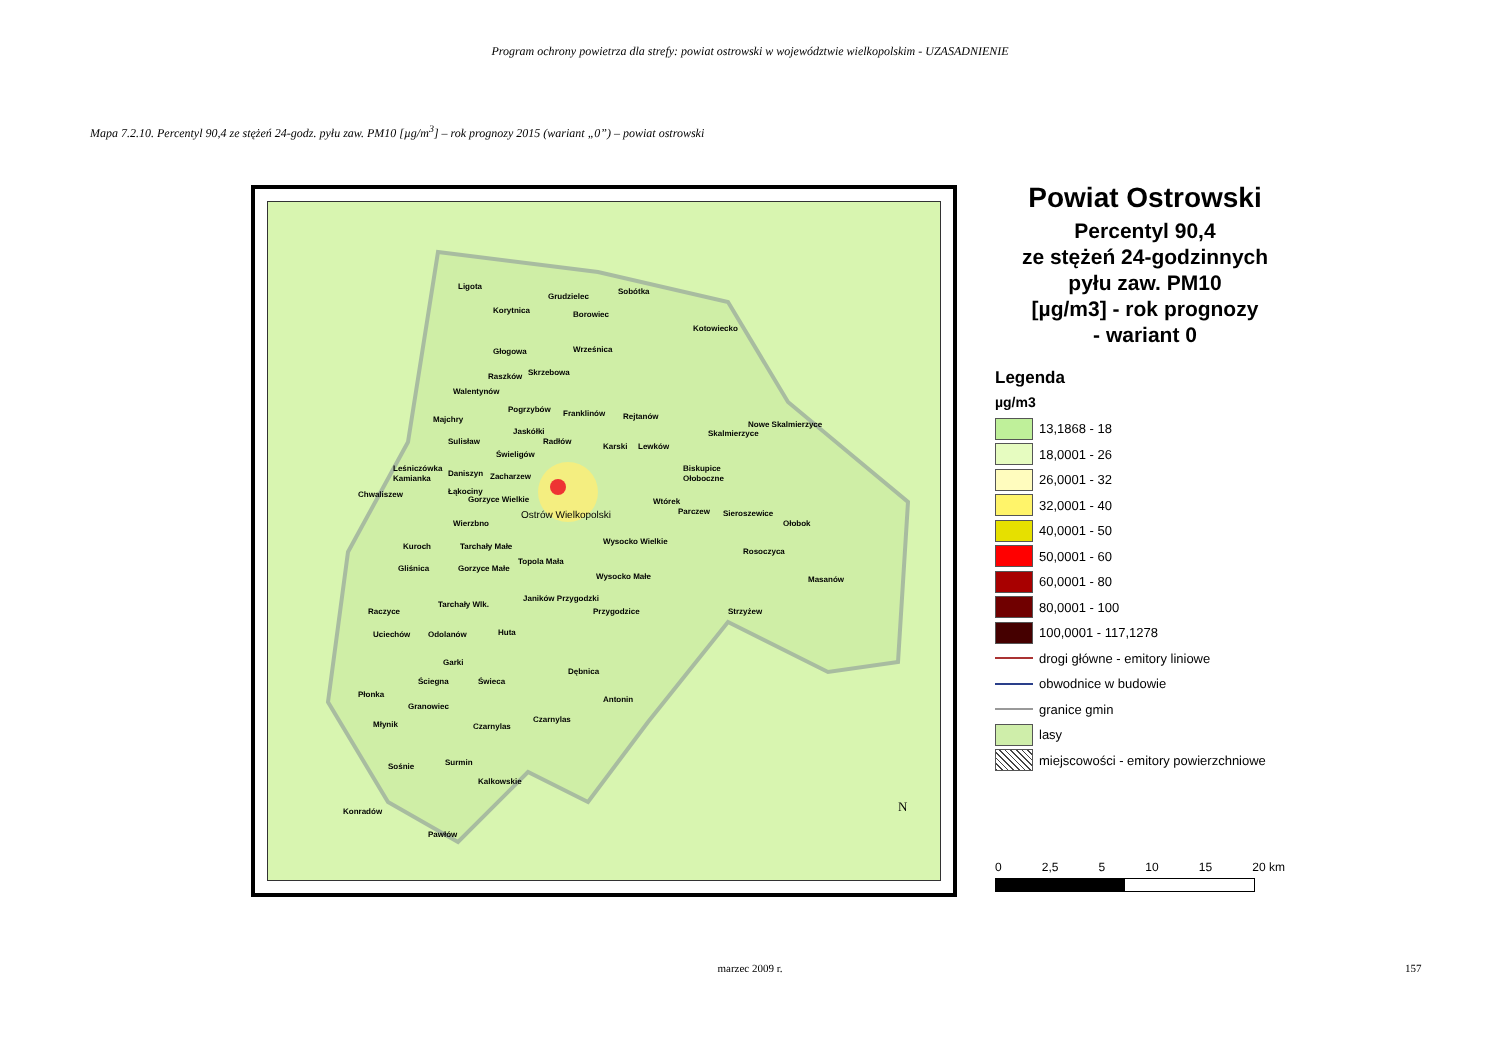Program ochrony powietrza dla strefy: powiat ostrowski w województwie wielkopolskim - UZASADNIENIE
Mapa 7.2.10. Percentyl 90,4 ze stężeń 24-godz. pyłu zaw. PM10 [µg/m<sup>3</sup>] – rok prognozy 2015 (wariant „0”) – powiat ostrowski
Ligota
Grudzielec
Sobótka
Korytnica Borowiec
Kotowiecko
Głogowa Wrześnica
Skrzebowa Raszków
Walentynów
Pogrzybów Franklinów Rejtanów Majchry
Jaskółki
Radłów
Karski Lewków
Sulisław
Nowe Skalmierzyce
Skalmierzyce
Świeligów
Leśniczówka
Kamianka
Daniszyn Zacharzew
Biskupice
Ołoboczne
Chwaliszew Łąkociny
Gorzyce Wielkie Wtórek
Parczew Sieroszewice Ostrów Wielkopolski
Wierzbno Ołobok
Wysocko Wielkie
Kuroch Tarchały Małe
Rosoczyca
Topola Mała
Gliśnica Gorzyce Małe
Wysocko Małe Masanów
Janików Przygodzki
Tarchały Wlk.
Raczyce Przygodzice Strzyżew
Uciechów Odolanów Huta
Garki
Dębnica
Ściegna Świeca
Płonka
Antonin
Granowiec
Czarnylas
Młynik Czarnylas
Surmin Sośnie
Kalkowskie
Konradów
Pawłów
N
Powiat Ostrowski
Percentyl 90,4
ze stężeń 24-godzinnych
pyłu zaw. PM10
[µg/m3] - rok prognozy
- wariant 0
Legenda
µg/m3
13,1868 - 18
18,0001 - 26
26,0001 - 32
32,0001 - 40
40,0001 - 50
50,0001 - 60
60,0001 - 80
80,0001 - 100
100,0001 - 117,1278
drogi główne - emitory liniowe
obwodnice w budowie
granice gmin
lasy
miejscowości - emitory powierzchniowe
0 2,5 5 10 15 20 km
marzec 2009 r. 157